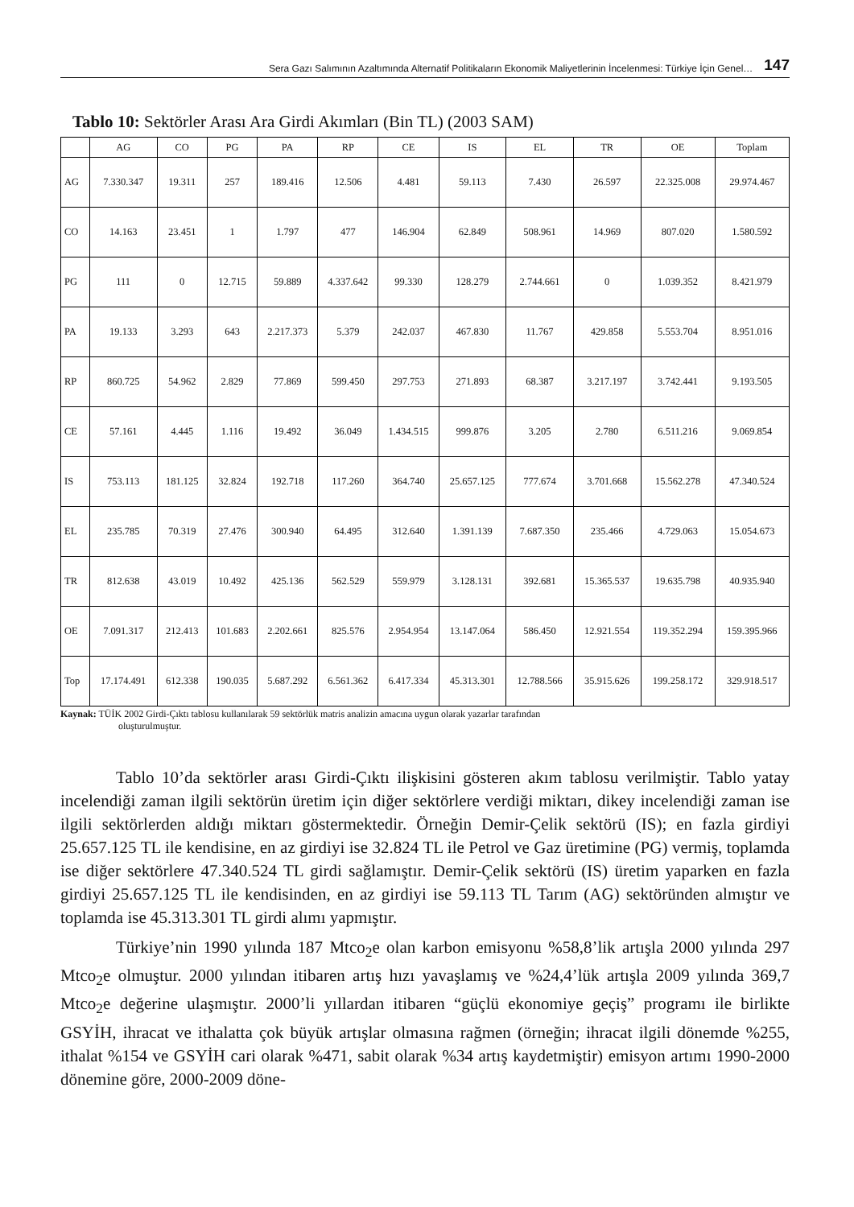Sera Gazı Salımının Azaltımında Alternatif Politikaların Ekonomik Maliyetlerinin İncelenmesi: Türkiye İçin Genel… 147
Tablo 10: Sektörler Arası Ara Girdi Akımları (Bin TL) (2003 SAM)
| | AG | CO | PG | PA | RP | CE | IS | EL | TR | OE | Toplam |
| --- | --- | --- | --- | --- | --- | --- | --- | --- | --- | --- | --- |
| AG | 7.330.347 | 19.311 | 257 | 189.416 | 12.506 | 4.481 | 59.113 | 7.430 | 26.597 | 22.325.008 | 29.974.467 |
| CO | 14.163 | 23.451 | 1 | 1.797 | 477 | 146.904 | 62.849 | 508.961 | 14.969 | 807.020 | 1.580.592 |
| PG | 111 | 0 | 12.715 | 59.889 | 4.337.642 | 99.330 | 128.279 | 2.744.661 | 0 | 1.039.352 | 8.421.979 |
| PA | 19.133 | 3.293 | 643 | 2.217.373 | 5.379 | 242.037 | 467.830 | 11.767 | 429.858 | 5.553.704 | 8.951.016 |
| RP | 860.725 | 54.962 | 2.829 | 77.869 | 599.450 | 297.753 | 271.893 | 68.387 | 3.217.197 | 3.742.441 | 9.193.505 |
| CE | 57.161 | 4.445 | 1.116 | 19.492 | 36.049 | 1.434.515 | 999.876 | 3.205 | 2.780 | 6.511.216 | 9.069.854 |
| IS | 753.113 | 181.125 | 32.824 | 192.718 | 117.260 | 364.740 | 25.657.125 | 777.674 | 3.701.668 | 15.562.278 | 47.340.524 |
| EL | 235.785 | 70.319 | 27.476 | 300.940 | 64.495 | 312.640 | 1.391.139 | 7.687.350 | 235.466 | 4.729.063 | 15.054.673 |
| TR | 812.638 | 43.019 | 10.492 | 425.136 | 562.529 | 559.979 | 3.128.131 | 392.681 | 15.365.537 | 19.635.798 | 40.935.940 |
| OE | 7.091.317 | 212.413 | 101.683 | 2.202.661 | 825.576 | 2.954.954 | 13.147.064 | 586.450 | 12.921.554 | 119.352.294 | 159.395.966 |
| Top | 17.174.491 | 612.338 | 190.035 | 5.687.292 | 6.561.362 | 6.417.334 | 45.313.301 | 12.788.566 | 35.915.626 | 199.258.172 | 329.918.517 |
Kaynak: TÜİK 2002 Girdi-Çıktı tablosu kullanılarak 59 sektörlük matris analizin amacına uygun olarak yazarlar tarafından
oluşturulmuştur.
Tablo 10’da sektörler arası Girdi-Çıktı ilişkisini gösteren akım tablosu verilmiştir. Tablo yatay incelendiği zaman ilgili sektörün üretim için diğer sektörlere verdiği miktarı, dikey incelendiği zaman ise ilgili sektörlerden aldığı miktarı göstermektedir. Örneğin Demir-Çelik sektörü (IS); en fazla girdiyi 25.657.125 TL ile kendisine, en az girdiyi ise 32.824 TL ile Petrol ve Gaz üretimine (PG) vermiş, toplamda ise diğer sektörlere 47.340.524 TL girdi sağlamıştır. Demir-Çelik sektörü (IS) üretim yaparken en fazla girdiyi 25.657.125 TL ile kendisinden, en az girdiyi ise 59.113 TL Tarım (AG) sektöründen almıştır ve toplamda ise 45.313.301 TL girdi alımı yapmıştır.
Türkiye’nin 1990 yılında 187 Mtco<sub>2</sub>e olan karbon emisyonu %58,8’lik artışla 2000 yılında 297 Mtco<sub>2</sub>e olmuştur. 2000 yılından itibaren artış hızı yavaşlamış ve %24,4’lük artışla 2009 yılında 369,7 Mtco<sub>2</sub>e değerine ulaşmıştır. 2000’li yıllardan itibaren “güçlü ekonomiye geçiş” programı ile birlikte GSYİH, ihracat ve ithalatta çok büyük artışlar olmasına rağmen (örneğin; ihracat ilgili dönemde %255, ithalat %154 ve GSYİH cari olarak %471, sabit olarak %34 artış kaydetmiştir) emisyon artımı 1990-2000 dönemine göre, 2000-2009 döne-